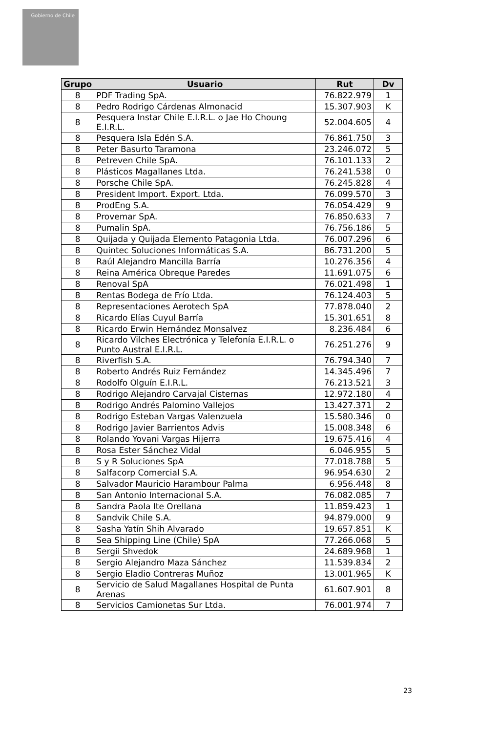Gobierno de Chile
| Grupo | Usuario | Rut | Dv |
| --- | --- | --- | --- |
| 8 | PDF Trading SpA. | 76.822.979 | 1 |
| 8 | Pedro Rodrigo Cárdenas Almonacid | 15.307.903 | K |
| 8 | Pesquera Instar Chile E.I.R.L. o Jae Ho Choung E.I.R.L. | 52.004.605 | 4 |
| 8 | Pesquera Isla Edén S.A. | 76.861.750 | 3 |
| 8 | Peter Basurto Taramona | 23.246.072 | 5 |
| 8 | Petreven Chile SpA. | 76.101.133 | 2 |
| 8 | Plásticos Magallanes Ltda. | 76.241.538 | 0 |
| 8 | Porsche Chile SpA. | 76.245.828 | 4 |
| 8 | President Import. Export. Ltda. | 76.099.570 | 3 |
| 8 | ProdEng S.A. | 76.054.429 | 9 |
| 8 | Provemar SpA. | 76.850.633 | 7 |
| 8 | Pumalin SpA. | 76.756.186 | 5 |
| 8 | Quijada y Quijada Elemento Patagonia Ltda. | 76.007.296 | 6 |
| 8 | Quintec Soluciones Informáticas S.A. | 86.731.200 | 5 |
| 8 | Raúl Alejandro Mancilla Barría | 10.276.356 | 4 |
| 8 | Reina América Obreque Paredes | 11.691.075 | 6 |
| 8 | Renoval SpA | 76.021.498 | 1 |
| 8 | Rentas Bodega de Frío Ltda. | 76.124.403 | 5 |
| 8 | Representaciones Aerotech SpA | 77.878.040 | 2 |
| 8 | Ricardo Elías Cuyul Barría | 15.301.651 | 8 |
| 8 | Ricardo Erwin Hernández Monsalvez | 8.236.484 | 6 |
| 8 | Ricardo Vilches Electrónica y Telefonía E.I.R.L. o Punto Austral E.I.R.L. | 76.251.276 | 9 |
| 8 | Riverfish S.A. | 76.794.340 | 7 |
| 8 | Roberto Andrés Ruiz Fernández | 14.345.496 | 7 |
| 8 | Rodolfo Olguín E.I.R.L. | 76.213.521 | 3 |
| 8 | Rodrigo Alejandro Carvajal Cisternas | 12.972.180 | 4 |
| 8 | Rodrigo Andrés Palomino Vallejos | 13.427.371 | 2 |
| 8 | Rodrigo Esteban Vargas Valenzuela | 15.580.346 | 0 |
| 8 | Rodrigo Javier Barrientos Advis | 15.008.348 | 6 |
| 8 | Rolando Yovani Vargas Hijerra | 19.675.416 | 4 |
| 8 | Rosa Ester Sánchez Vidal | 6.046.955 | 5 |
| 8 | S y R Soluciones SpA | 77.018.788 | 5 |
| 8 | Salfacorp Comercial S.A. | 96.954.630 | 2 |
| 8 | Salvador Mauricio Harambour Palma | 6.956.448 | 8 |
| 8 | San Antonio Internacional S.A. | 76.082.085 | 7 |
| 8 | Sandra Paola Ite Orellana | 11.859.423 | 1 |
| 8 | Sandvik Chile S.A. | 94.879.000 | 9 |
| 8 | Sasha Yatín Shih Alvarado | 19.657.851 | K |
| 8 | Sea Shipping Line (Chile) SpA | 77.266.068 | 5 |
| 8 | Sergii Shvedok | 24.689.968 | 1 |
| 8 | Sergio Alejandro Maza Sánchez | 11.539.834 | 2 |
| 8 | Sergio Eladio Contreras Muñoz | 13.001.965 | K |
| 8 | Servicio de Salud Magallanes Hospital de Punta Arenas | 61.607.901 | 8 |
| 8 | Servicios Camionetas Sur Ltda. | 76.001.974 | 7 |
23